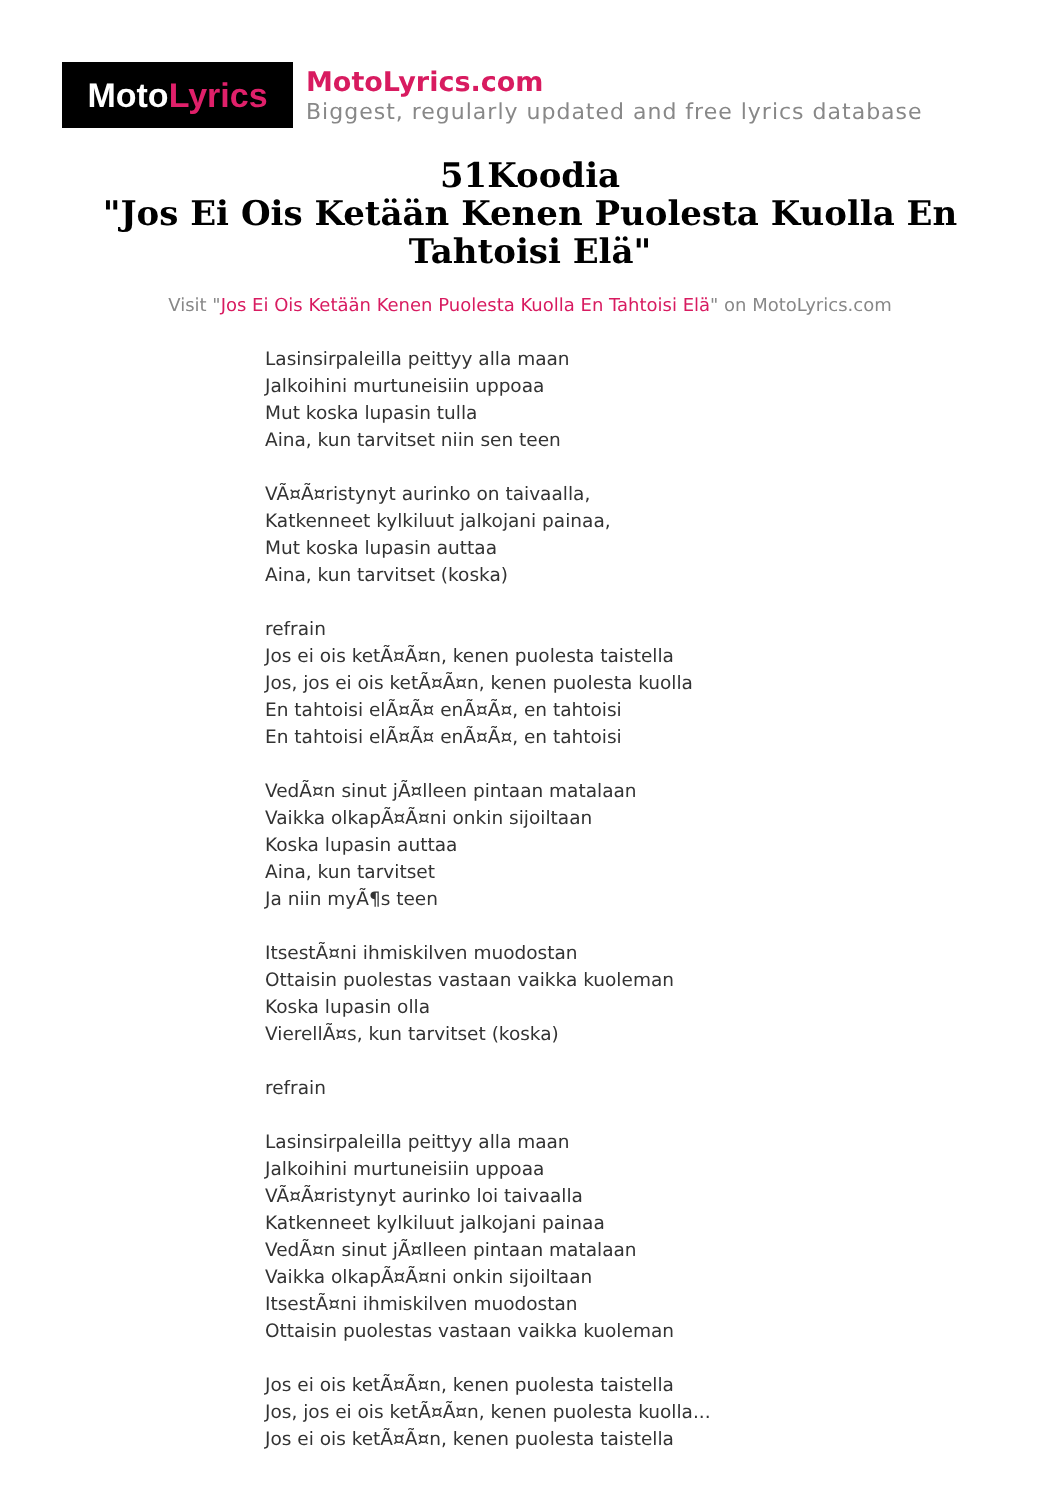Moto Lyrics
MotoLyrics.com
Biggest, regularly updated and free lyrics database
51Koodia
"Jos Ei Ois Ketään Kenen Puolesta Kuolla En Tahtoisi Elä"
Visit "Jos Ei Ois Ketään Kenen Puolesta Kuolla En Tahtoisi Elä" on MotoLyrics.com
Lasinsirpaleilla peittyy alla maan
Jalkoihini murtuneisiin uppoaa
Mut koska lupasin tulla
Aina, kun tarvitset niin sen teen
VÃ¤Ã¤ristynyt aurinko on taivaalla,
Katkenneet kylkiluut jalkojani painaa,
Mut koska lupasin auttaa
Aina, kun tarvitset (koska)
refrain
Jos ei ois ketÃ¤Ã¤n, kenen puolesta taistella
Jos, jos ei ois ketÃ¤Ã¤n, kenen puolesta kuolla
En tahtoisi elÃ¤Ã¤ enÃ¤Ã¤, en tahtoisi
En tahtoisi elÃ¤Ã¤ enÃ¤Ã¤, en tahtoisi
VedÃ¤n sinut jÃ¤lleen pintaan matalaan
Vaikka olkapÃ¤Ã¤ni onkin sijoiltaan
Koska lupasin auttaa
Aina, kun tarvitset
Ja niin myÃ¶s teen
ItsestÃ¤ni ihmiskilven muodostan
Ottaisin puolestas vastaan vaikka kuoleman
Koska lupasin olla
VierellÃ¤s, kun tarvitset (koska)
refrain
Lasinsirpaleilla peittyy alla maan
Jalkoihini murtuneisiin uppoaa
VÃ¤Ã¤ristynyt aurinko loi taivaalla
Katkenneet kylkiluut jalkojani painaa
VedÃ¤n sinut jÃ¤lleen pintaan matalaan
Vaikka olkapÃ¤Ã¤ni onkin sijoiltaan
ItsestÃ¤ni ihmiskilven muodostan
Ottaisin puolestas vastaan vaikka kuoleman
Jos ei ois ketÃ¤Ã¤n, kenen puolesta taistella
Jos, jos ei ois ketÃ¤Ã¤n, kenen puolesta kuolla...
Jos ei ois ketÃ¤Ã¤n, kenen puolesta taistella